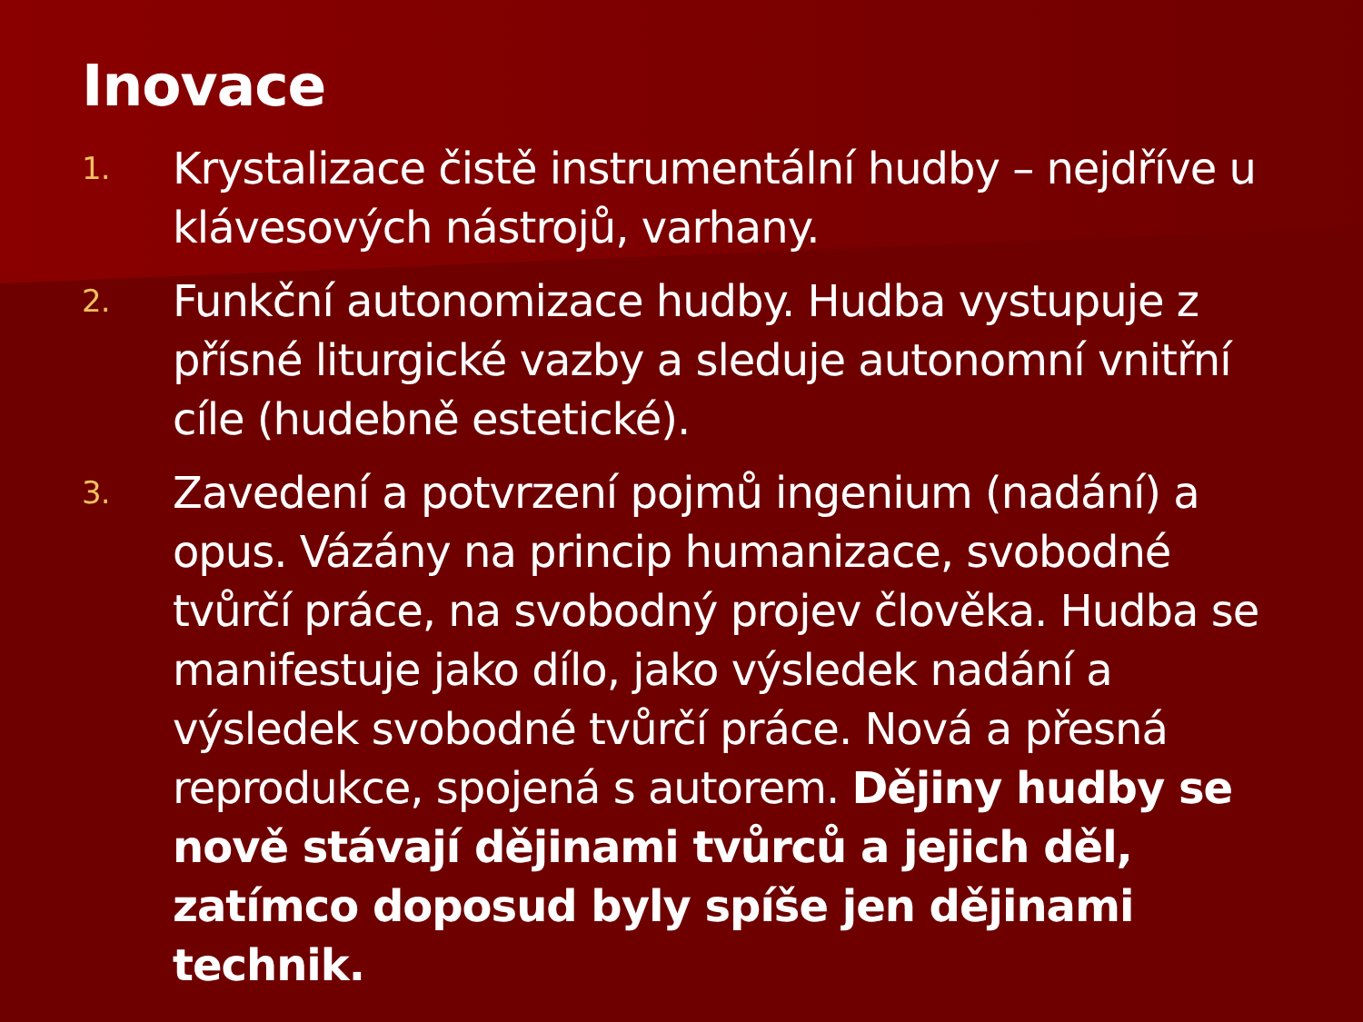Inovace
1. Krystalizace čistě instrumentální hudby – nejdříve u klávesových nástrojů, varhany.
2. Funkční autonomizace hudby. Hudba vystupuje z přísné liturgické vazby a sleduje autonomní vnitřní cíle (hudebně estetické).
3. Zavedení a potvrzení pojmů ingenium (nadání) a opus. Vázány na princip humanizace, svobodné tvůrčí práce, na svobodný projev člověka. Hudba se manifestuje jako dílo, jako výsledek nadání a výsledek svobodné tvůrčí práce. Nová a přesná reprodukce, spojená s autorem. Dějiny hudby se nově stávají dějinami tvůrců a jejich děl, zatímco doposud byly spíše jen dějinami technik.